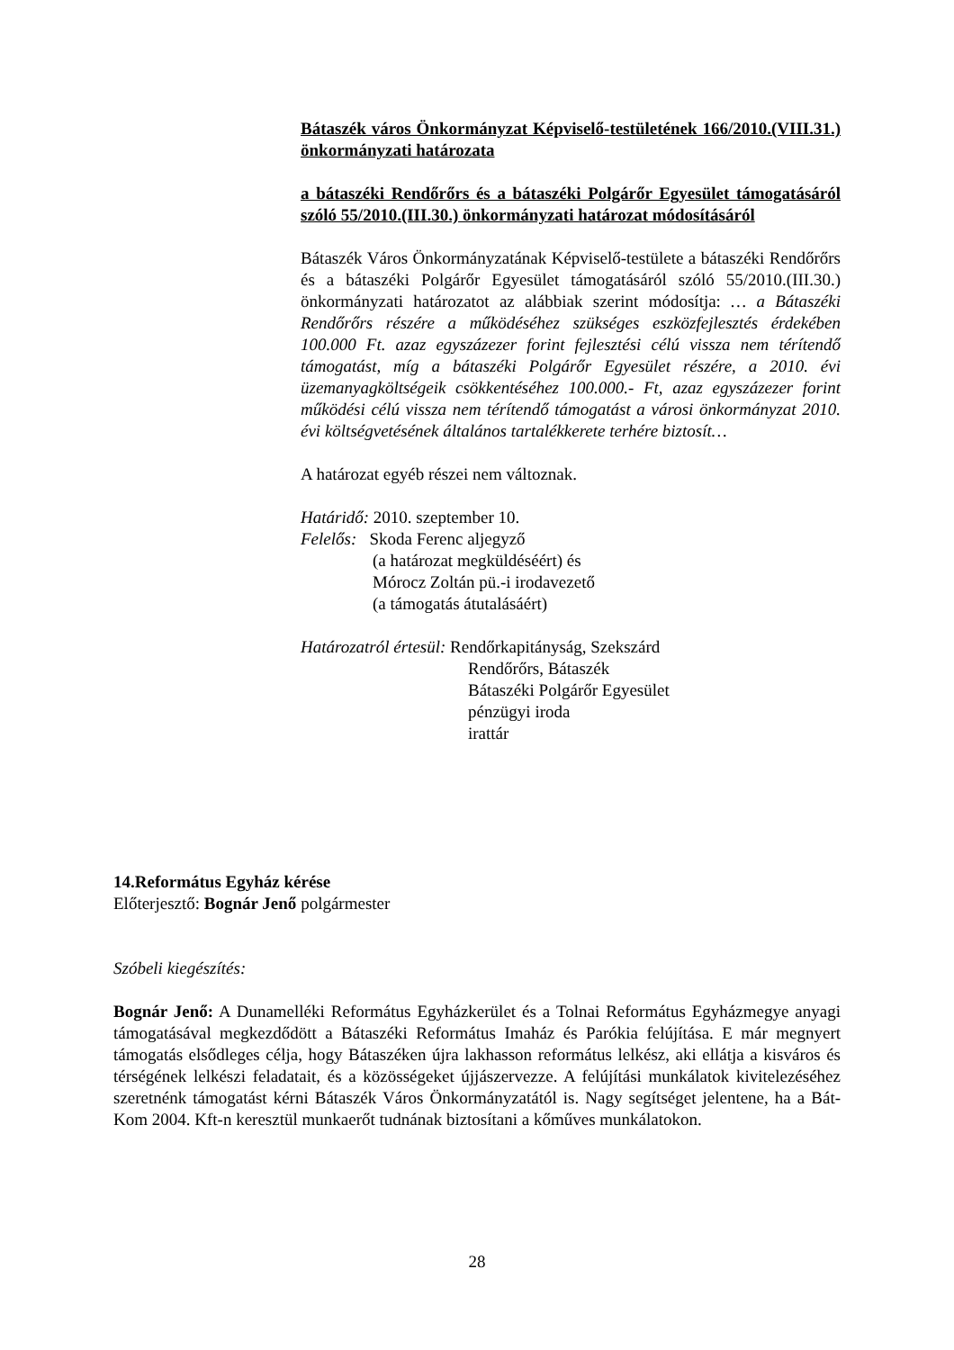Bátaszék város Önkormányzat Képviselő-testületének 166/2010.(VIII.31.) önkormányzati határozata
a bátaszéki Rendőrőrs és a bátaszéki Polgárőr Egyesület támogatásáról szóló 55/2010.(III.30.) önkormányzati határozat módosításáról
Bátaszék Város Önkormányzatának Képviselő-testülete a bátaszéki Rendőrőrs és a bátaszéki Polgárőr Egyesület támogatásáról szóló 55/2010.(III.30.) önkormányzati határozatot az alábbiak szerint módosítja: … a Bátaszéki Rendőrőrs részére a működéséhez szükséges eszközfejlesztés érdekében 100.000 Ft. azaz egyszázezer forint fejlesztési célú vissza nem térítendő támogatást, míg a bátaszéki Polgárőr Egyesület részére, a 2010. évi üzemanyagköltségeik csökkentéséhez 100.000.- Ft, azaz egyszázezer forint működési célú vissza nem térítendő támogatást a városi önkormányzat 2010. évi költségvetésének általános tartalékkerete terhére biztosít…
A határozat egyéb részei nem változnak.
Határidő: 2010. szeptember 10.
Felelős: Skoda Ferenc aljegyző
(a határozat megküldéséért) és
Mórocz Zoltán pü.-i irodavezető
(a támogatás átutalásáért)
Határozatról értesül: Rendőrkapitányság, Szekszárd
Rendőrőrs, Bátaszék
Bátaszéki Polgárőr Egyesület
pénzügyi iroda
irattár
14.Református Egyház kérése
Előterjesztő: Bognár Jenő polgármester
Szóbeli kiegészítés:
Bognár Jenő: A Dunamelléki Református Egyházkerület és a Tolnai Református Egyházmegye anyagi támogatásával megkezdődött a Bátaszéki Református Imaház és Parókia felújítása. E már megnyert támogatás elsődleges célja, hogy Bátaszéken újra lakhasson református lelkész, aki ellátja a kisváros és térségének lelkészi feladatait, és a közösségeket újjászervezze. A felújítási munkálatok kivitelezéséhez szeretnénk támogatást kérni Bátaszék Város Önkormányzatától is. Nagy segítséget jelentene, ha a Bát-Kom 2004. Kft-n keresztül munkaerőt tudnának biztosítani a kőműves munkálatokon.
28